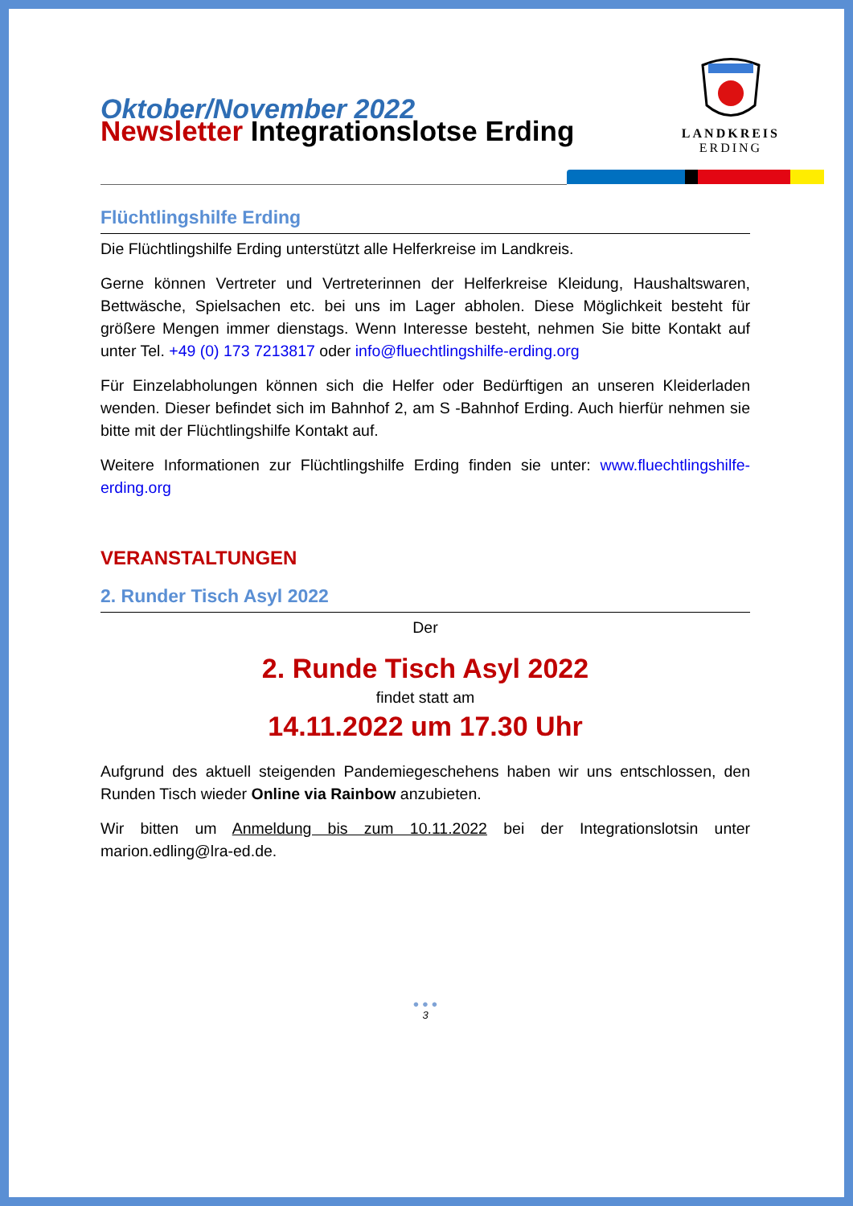LANDKREIS
ERDING
Oktober/November 2022
Newsletter Integrationslotse Erding
Flüchtlingshilfe Erding
Die Flüchtlingshilfe Erding unterstützt alle Helferkreise im Landkreis.
Gerne können Vertreter und Vertreterinnen der Helferkreise Kleidung, Haushaltswaren, Bettwäsche, Spielsachen etc. bei uns im Lager abholen. Diese Möglichkeit besteht für größere Mengen immer dienstags. Wenn Interesse besteht, nehmen Sie bitte Kontakt auf unter Tel. +49 (0) 173 7213817 oder info@fluechtlingshilfe-erding.org
Für Einzelabholungen können sich die Helfer oder Bedürftigen an unseren Kleiderladen wenden. Dieser befindet sich im Bahnhof 2, am S -Bahnhof Erding. Auch hierfür nehmen sie bitte mit der Flüchtlingshilfe Kontakt auf.
Weitere Informationen zur Flüchtlingshilfe Erding finden sie unter: www.fluechtlingshilfe-erding.org
VERANSTALTUNGEN
2. Runder Tisch Asyl 2022
Der
2. Runde Tisch Asyl 2022
findet statt am
14.11.2022 um 17.30 Uhr
Aufgrund des aktuell steigenden Pandemiegeschehens haben wir uns entschlossen, den Runden Tisch wieder Online via Rainbow anzubieten.
Wir bitten um Anmeldung bis zum 10.11.2022 bei der Integrationslotsin unter marion.edling@lra-ed.de.
● ● ●
3